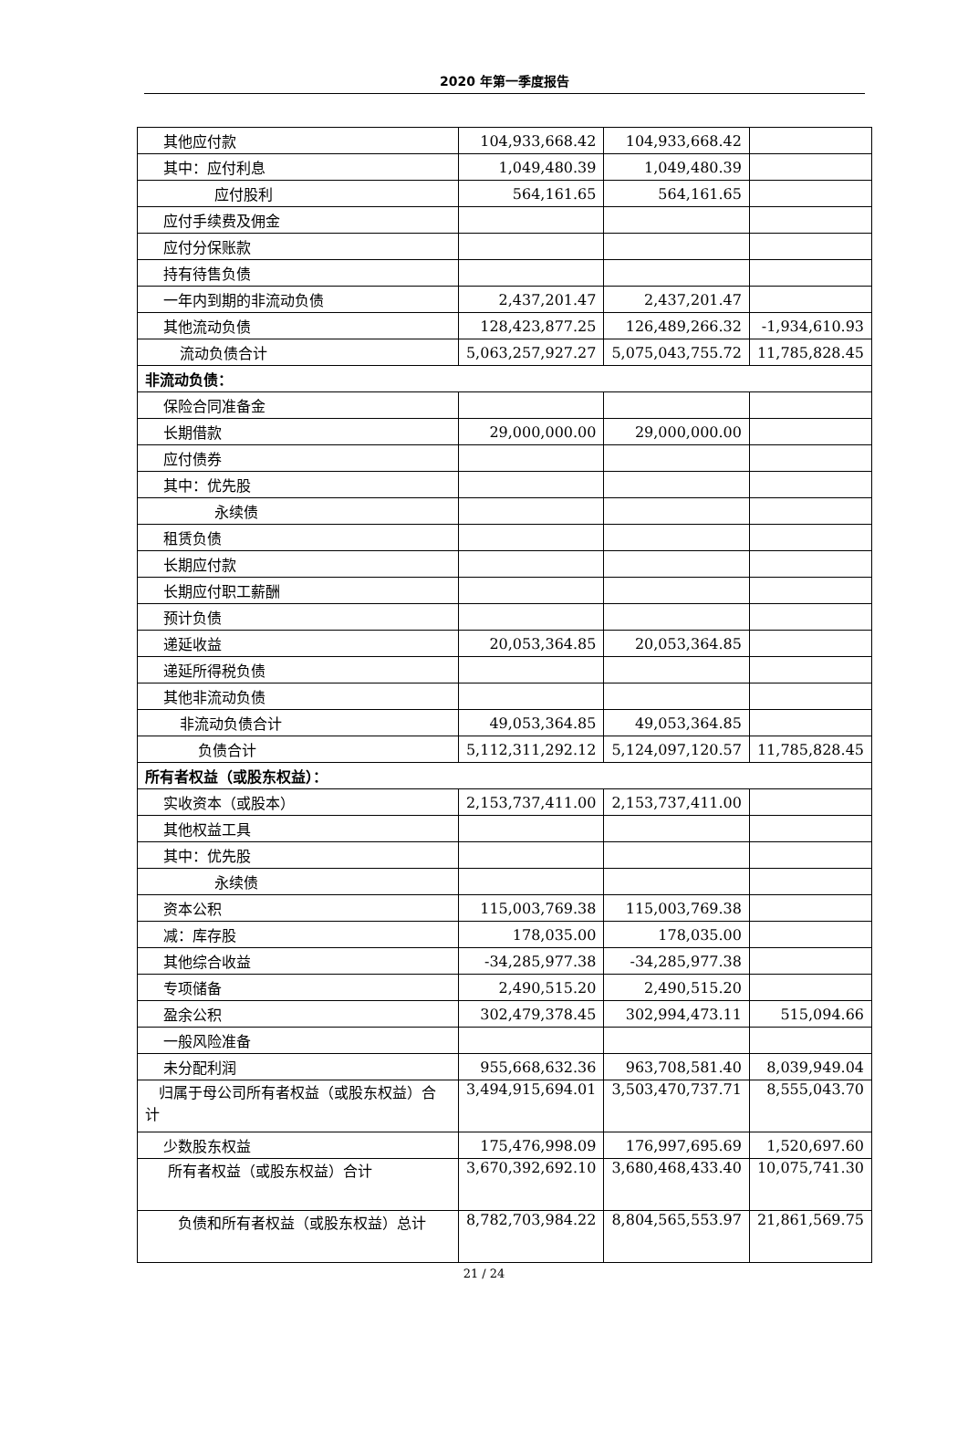2020 年第一季度报告
| 其他应付款 | 104,933,668.42 | 104,933,668.42 | |
| 其中：应付利息 | 1,049,480.39 | 1,049,480.39 | |
| 应付股利 | 564,161.65 | 564,161.65 | |
| 应付手续费及佣金 | | | |
| 应付分保账款 | | | |
| 持有待售负债 | | | |
| 一年内到期的非流动负债 | 2,437,201.47 | 2,437,201.47 | |
| 其他流动负债 | 128,423,877.25 | 126,489,266.32 | -1,934,610.93 |
| 流动负债合计 | 5,063,257,927.27 | 5,075,043,755.72 | 11,785,828.45 |
| 非流动负债： | | | |
| 保险合同准备金 | | | |
| 长期借款 | 29,000,000.00 | 29,000,000.00 | |
| 应付债券 | | | |
| 其中：优先股 | | | |
| 永续债 | | | |
| 租赁负债 | | | |
| 长期应付款 | | | |
| 长期应付职工薪酬 | | | |
| 预计负债 | | | |
| 递延收益 | 20,053,364.85 | 20,053,364.85 | |
| 递延所得税负债 | | | |
| 其他非流动负债 | | | |
| 非流动负债合计 | 49,053,364.85 | 49,053,364.85 | |
| 负债合计 | 5,112,311,292.12 | 5,124,097,120.57 | 11,785,828.45 |
| 所有者权益（或股东权益）： | | | |
| 实收资本（或股本） | 2,153,737,411.00 | 2,153,737,411.00 | |
| 其他权益工具 | | | |
| 其中：优先股 | | | |
| 永续债 | | | |
| 资本公积 | 115,003,769.38 | 115,003,769.38 | |
| 减：库存股 | 178,035.00 | 178,035.00 | |
| 其他综合收益 | -34,285,977.38 | -34,285,977.38 | |
| 专项储备 | 2,490,515.20 | 2,490,515.20 | |
| 盈余公积 | 302,479,378.45 | 302,994,473.11 | 515,094.66 |
| 一般风险准备 | | | |
| 未分配利润 | 955,668,632.36 | 963,708,581.40 | 8,039,949.04 |
| 归属于母公司所有者权益（或股东权益）合计 | 3,494,915,694.01 | 3,503,470,737.71 | 8,555,043.70 |
| 少数股东权益 | 175,476,998.09 | 176,997,695.69 | 1,520,697.60 |
| 所有者权益（或股东权益）合计 | 3,670,392,692.10 | 3,680,468,433.40 | 10,075,741.30 |
| 负债和所有者权益（或股东权益）总计 | 8,782,703,984.22 | 8,804,565,553.97 | 21,861,569.75 |
21 / 24